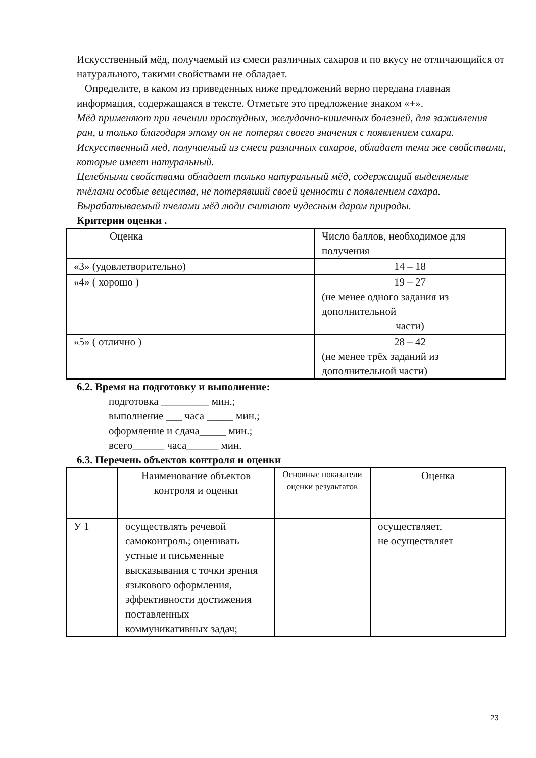Искусственный мёд, получаемый из смеси различных сахаров и по вкусу не отличающийся от натурального, такими свойствами не обладает.
Определите, в каком из приведенных ниже предложений верно передана главная информация, содержащаяся в тексте. Отметьте это предложение знаком «+».
Мёд применяют при лечении простудных, желудочно-кишечных болезней, для заживления ран, и только благодаря этому он не потерял своего значения с появлением сахара.
Искусственный мед, получаемый из смеси различных сахаров, обладает теми же свойствами, которые имеет натуральный.
Целебными свойствами обладает только натуральный мёд, содержащий выделяемые пчёлами особые вещества, не потерявший своей ценности с появлением сахара.
Вырабатываемый пчелами мёд люди считают чудесным даром природы.
Критерии оценки .
| Оценка | Число баллов, необходимое для получения |
| «3» (удовлетворительно) | 14 – 18 |
| «4» ( хорошо ) | 19 – 27 (не менее одного задания из дополнительной части) |
| «5» ( отлично ) | 28 – 42 (не менее трёх заданий из дополнительной части) |
6.2. Время на подготовку и выполнение:
подготовка _________ мин.;
выполнение ___ часа _____ мин.;
оформление и сдача_____ мин.;
всего______ часа______ мин.
6.3. Перечень объектов контроля и оценки
| | Наименование объектов контроля и оценки | Основные показатели оценки результатов | Оценка |
| У 1 | осуществлять речевой самоконтроль; оценивать устные и письменные высказывания с точки зрения языкового оформления, эффективности достижения поставленных коммуникативных задач; | | осуществляет, не осуществляет |
23